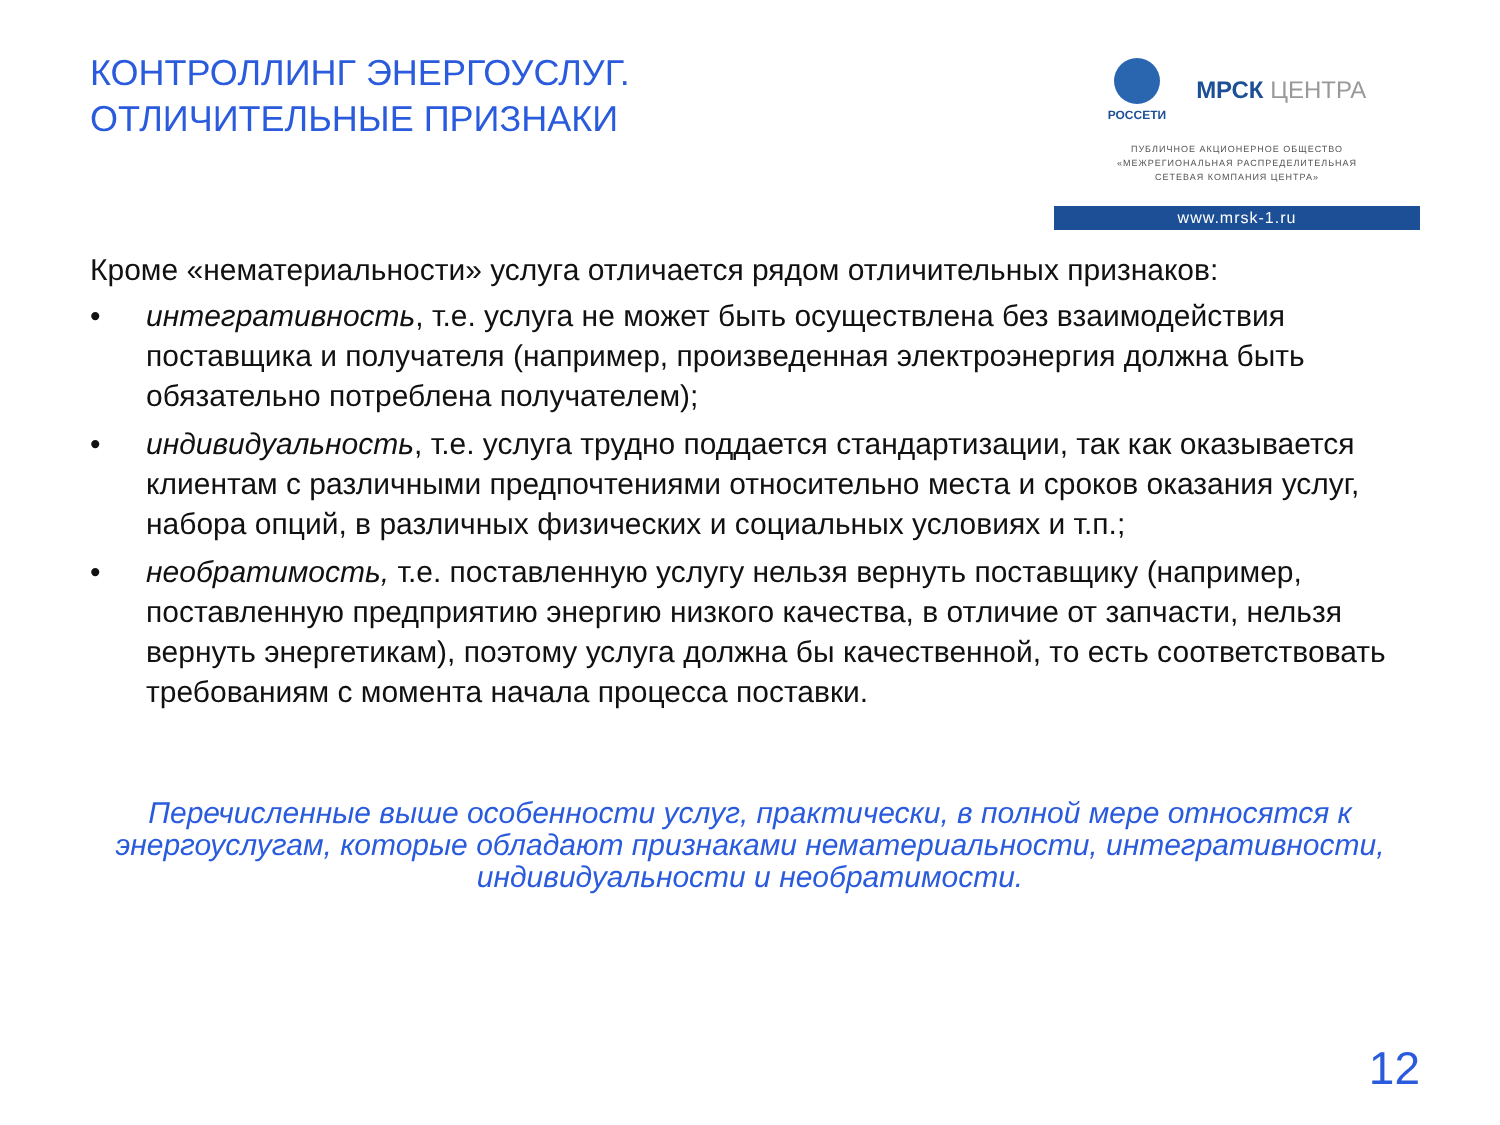КОНТРОЛЛИНГ ЭНЕРГОУСЛУГ.
ОТЛИЧИТЕЛЬНЫЕ ПРИЗНАКИ
РОССЕТИ
МРСК ЦЕНТРА
ПУБЛИЧНОЕ АКЦИОНЕРНОЕ ОБЩЕСТВО
«МЕЖРЕГИОНАЛЬНАЯ РАСПРЕДЕЛИТЕЛЬНАЯ
СЕТЕВАЯ КОМПАНИЯ ЦЕНТРА»
www.mrsk-1.ru
Кроме «нематериальности» услуга отличается рядом отличительных признаков:
• интегративность, т.е. услуга не может быть осуществлена без взаимодействия поставщика и получателя (например, произведенная электроэнергия должна быть обязательно потреблена получателем);
• индивидуальность, т.е. услуга трудно поддается стандартизации, так как оказывается клиентам с различными предпочтениями относительно места и сроков оказания услуг, набора опций, в различных физических и социальных условиях и т.п.;
• необратимость, т.е. поставленную услугу нельзя вернуть поставщику (например, поставленную предприятию энергию низкого качества, в отличие от запчасти, нельзя вернуть энергетикам), поэтому услуга должна бы качественной, то есть соответствовать требованиям с момента начала процесса поставки.
Перечисленные выше особенности услуг, практически, в полной мере относятся к энергоуслугам, которые обладают признаками нематериальности, интегративности, индивидуальности и необратимости.
12